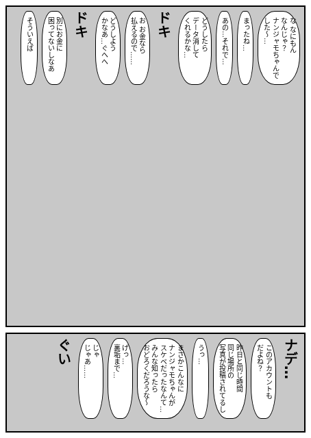な なにもん
なんじゃ？
ナンジャモちゃんで
した〜…
まったね…
あの…それで…
どうしたら
データ消して
くれるかな…
ドキ
お お金なら
払えるので……
どうしよう
かなあ…ぐへへ
ドキ
別にお金に
困ってないしなあ
そういえば
ナデ…
このアカウントも
だよね？
昨日と同じ時間
同じ場所の
写真が投稿されてるし
うっ…
まさかこんなに
ナンジャモちゃんが
スケベだったなんて…
みんな知ったら
おどろくだろうな〜
げっ…
裏垢まで…
じゃ
じゃあ……
ぐい